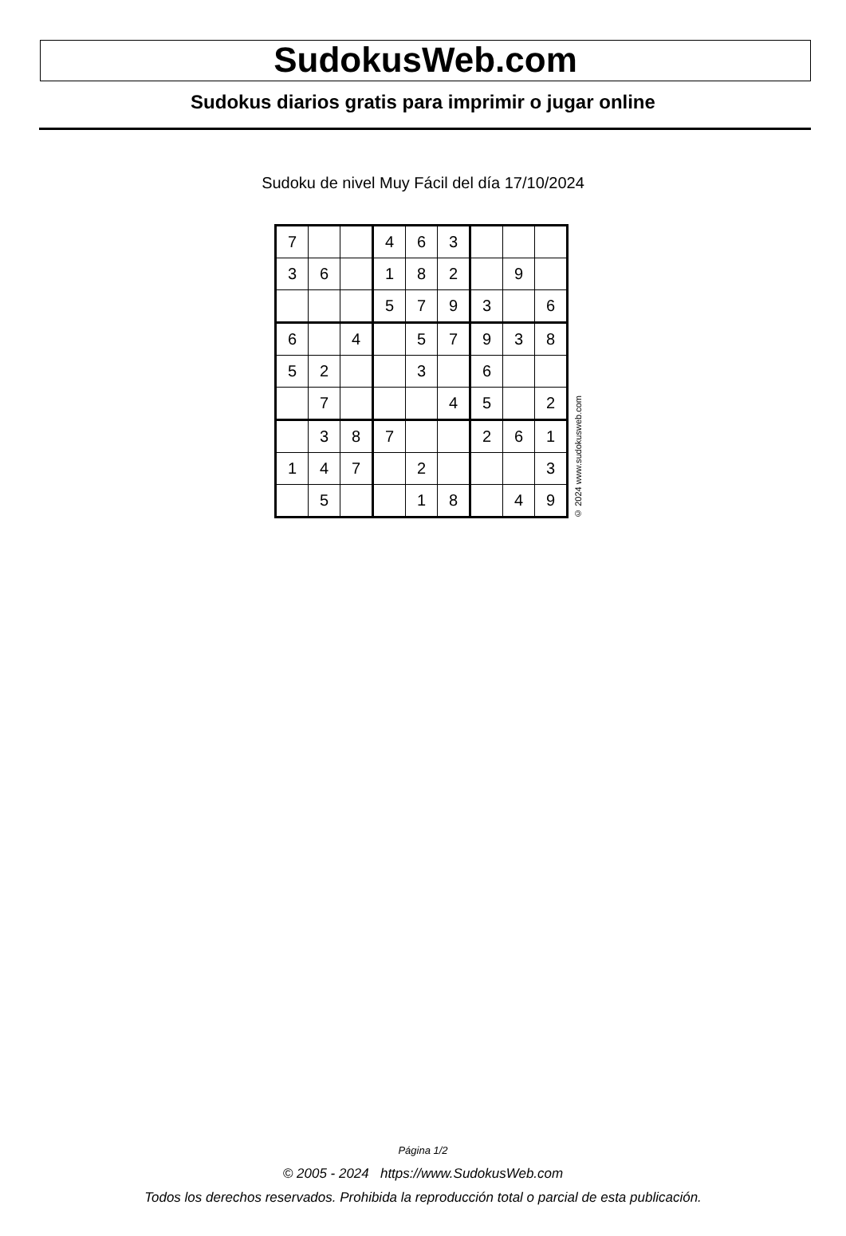SudokusWeb.com
Sudokus diarios gratis para imprimir o jugar online
Sudoku de nivel Muy Fácil del día 17/10/2024
| 7 | | | 4 | 6 | 3 | | | |
| 3 | 6 | | 1 | 8 | 2 | | 9 | |
| | | | 5 | 7 | 9 | 3 | | 6 |
| 6 | | 4 | | 5 | 7 | 9 | 3 | 8 |
| 5 | 2 | | | 3 | | 6 | | |
| | 7 | | | | 4 | 5 | | 2 |
| | 3 | 8 | 7 | | | 2 | 6 | 1 |
| 1 | 4 | 7 | | 2 | | | | 3 |
| | 5 | | | 1 | 8 | | 4 | 9 |
© 2024 www.sudokusweb.com
Página 1/2
© 2005 - 2024 https://www.SudokusWeb.com
Todos los derechos reservados. Prohibida la reproducción total o parcial de esta publicación.